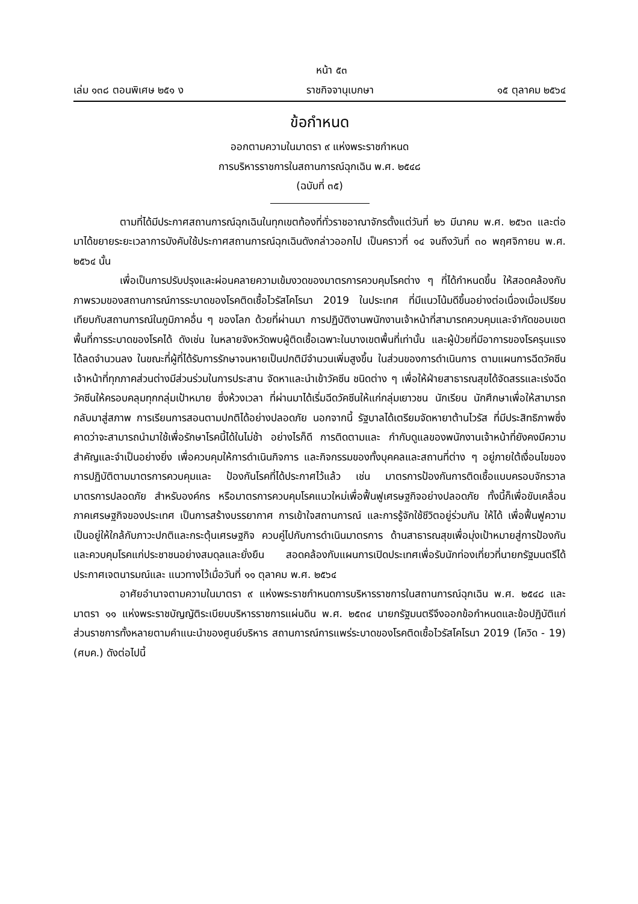หน้า ๕๓
เล่ม ๑๓๘ ตอนพิเศษ ๒๕๑ ง ราชกิจจานุเบกษา ๑๕ ตุลาคม ๒๕๖๔
ข้อกำหนด
ออกตามความในมาตรา ๙ แห่งพระราชกำหนด
การบริหารราชการในสถานการณ์ฉุกเฉิน พ.ศ. ๒๕๔๘
(ฉบับที่ ๓๕)
ตามที่ได้มีประกาศสถานการณ์ฉุกเฉินในทุกเขตท้องที่ทั่วราชอาณาจักรตั้งแต่วันที่ ๒๖ มีนาคม พ.ศ. ๒๕๖๓ และต่อมาได้ขยายระยะเวลาการบังคับใช้ประกาศสถานการณ์ฉุกเฉินดังกล่าวออกไป เป็นคราวที่ ๑๔ จนถึงวันที่ ๓๐ พฤศจิกายน พ.ศ. ๒๕๖๔ นั้น
เพื่อเป็นการปรับปรุงและผ่อนคลายความเข้มงวดของมาตรการควบคุมโรคต่าง ๆ ที่ได้กำหนดขึ้น ให้สอดคล้องกับภาพรวมของสถานการณ์การระบาดของโรคติดเชื้อไวรัสโคโรนา 2019 ในประเทศ ที่มีแนวโน้มดีขึ้นอย่างต่อเนื่องเมื่อเปรียบเทียบกับสถานการณ์ในภูมิภาคอื่น ๆ ของโลก ด้วยที่ผ่านมา การปฏิบัติงานพนักงานเจ้าหน้าที่สามารถควบคุมและจำกัดขอบเขตพื้นที่การระบาดของโรคได้ ดังเช่น ในหลายจังหวัดพบผู้ติดเชื้อเฉพาะในบางเขตพื้นที่เท่านั้น และผู้ป่วยที่มีอาการของโรครุนแรง ได้ลดจำนวนลง ในขณะที่ผู้ที่ได้รับการรักษาจนหายเป็นปกติมีจำนวนเพิ่มสูงขึ้น ในส่วนของการดำเนินการ ตามแผนการฉีดวัคซีน เจ้าหน้าที่ทุกภาคส่วนต่างมีส่วนร่วมในการประสาน จัดหาและนำเข้าวัคซีน ชนิดต่าง ๆ เพื่อให้ฝ่ายสาธารณสุขได้จัดสรรและเร่งฉีดวัคซีนให้ครอบคลุมทุกกลุ่มเป้าหมาย ซึ่งห้วงเวลา ที่ผ่านมาได้เริ่มฉีดวัคซีนให้แก่กลุ่มเยาวชน นักเรียน นักศึกษาเพื่อให้สามารถกลับมาสู่สภาพ การเรียนการสอนตามปกติได้อย่างปลอดภัย นอกจากนี้ รัฐบาลได้เตรียมจัดหายาต้านไวรัส ที่มีประสิทธิภาพซึ่งคาดว่าจะสามารถนำมาใช้เพื่อรักษาโรคนี้ได้ในไม่ช้า อย่างไรก็ดี การติดตามและ กำกับดูแลของพนักงานเจ้าหน้าที่ยังคงมีความสำคัญและจำเป็นอย่างยิ่ง เพื่อควบคุมให้การดำเนินกิจการ และกิจกรรมของทั้งบุคคลและสถานที่ต่าง ๆ อยู่ภายใต้เงื่อนไขของการปฏิบัติตามมาตรการควบคุมและ ป้องกันโรคที่ได้ประกาศไว้แล้ว เช่น มาตรการป้องกันการติดเชื้อแบบครอบจักรวาล มาตรการปลอดภัย สำหรับองค์กร หรือมาตรการควบคุมโรคแนวใหม่เพื่อฟื้นฟูเศรษฐกิจอย่างปลอดภัย ทั้งนี้ก็เพื่อขับเคลื่อน ภาคเศรษฐกิจของประเทศ เป็นการสร้างบรรยากาศ การเข้าใจสถานการณ์ และการรู้จักใช้ชีวิตอยู่ร่วมกัน ให้ได้ เพื่อฟื้นฟูความเป็นอยู่ให้ใกล้กับภาวะปกติและกระตุ้นเศรษฐกิจ ควบคู่ไปกับการดำเนินมาตรการ ด้านสาธารณสุขเพื่อมุ่งเป้าหมายสู่การป้องกันและควบคุมโรคแก่ประชาชนอย่างสมดุลและยั่งยืน สอดคล้องกับแผนการเปิดประเทศเพื่อรับนักท่องเที่ยวที่นายกรัฐมนตรีได้ประกาศเจตนารมณ์และ แนวทางไว้เมื่อวันที่ ๑๑ ตุลาคม พ.ศ. ๒๕๖๔
อาศัยอำนาจตามความในมาตรา ๙ แห่งพระราชกำหนดการบริหารราชการในสถานการณ์ฉุกเฉิน พ.ศ. ๒๕๔๘ และมาตรา ๑๑ แห่งพระราชบัญญัติระเบียบบริหารราชการแผ่นดิน พ.ศ. ๒๕๓๔ นายกรัฐมนตรีจึงออกข้อกำหนดและข้อปฏิบัติแก่ส่วนราชการทั้งหลายตามคำแนะนำของศูนย์บริหาร สถานการณ์การแพร่ระบาดของโรคติดเชื้อไวรัสโคโรนา 2019 (โควิด - 19) (ศบค.) ดังต่อไปนี้